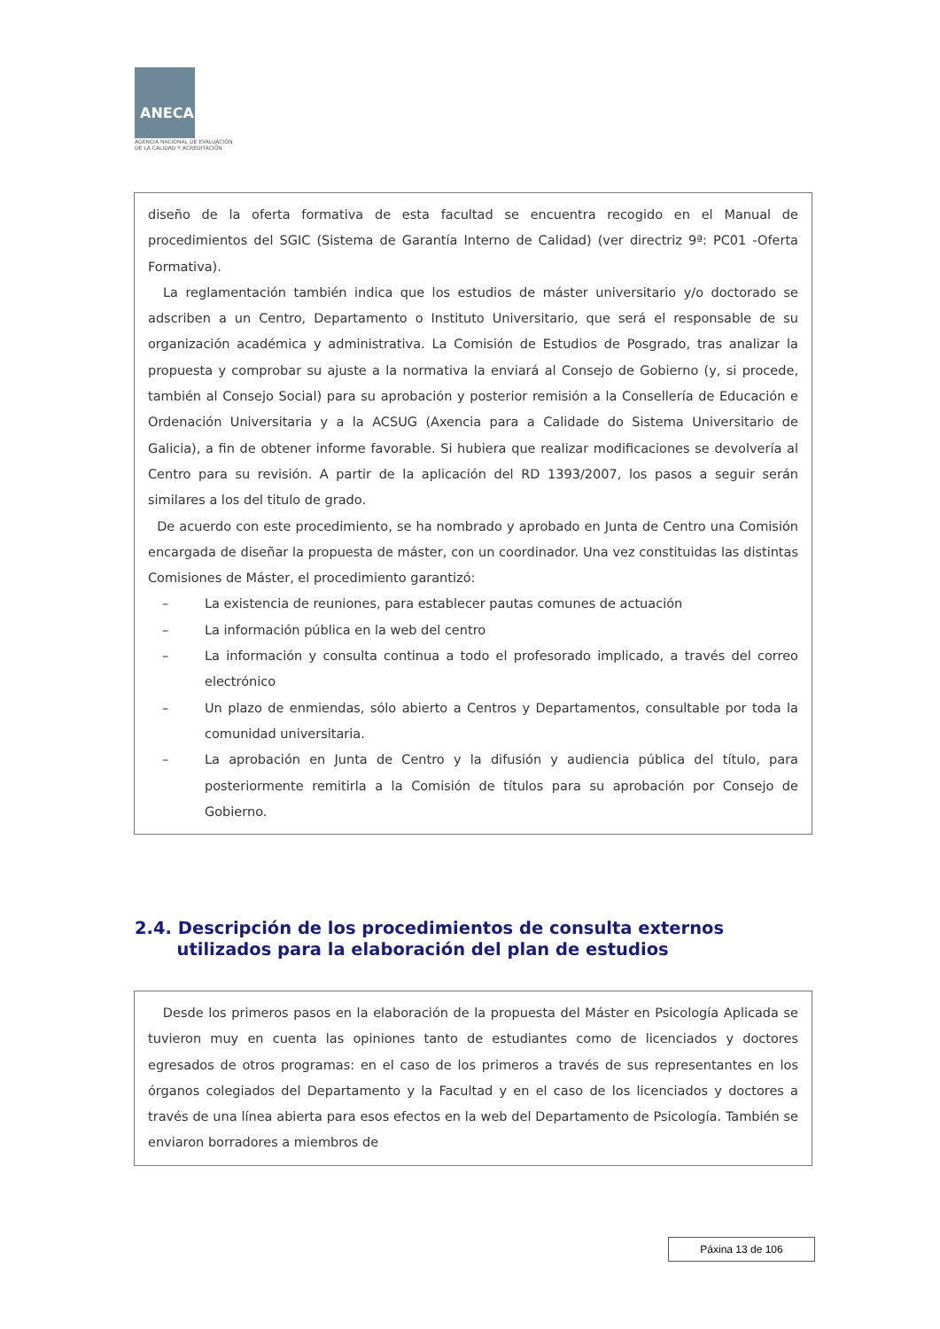ANECA
AGENCIA NACIONAL DE EVALUACIÓN
DE LA CALIDAD Y ACREDITACIÓN
diseño de la oferta formativa de esta facultad se encuentra recogido en el Manual de procedimientos del SGIC (Sistema de Garantía Interno de Calidad) (ver directriz 9ª: PC01 -Oferta Formativa).
La reglamentación también indica que los estudios de máster universitario y/o doctorado se adscriben a un Centro, Departamento o Instituto Universitario, que será el responsable de su organización académica y administrativa. La Comisión de Estudios de Posgrado, tras analizar la propuesta y comprobar su ajuste a la normativa la enviará al Consejo de Gobierno (y, si procede, también al Consejo Social) para su aprobación y posterior remisión a la Consellería de Educación e Ordenación Universitaria y a la ACSUG (Axencia para a Calidade do Sistema Universitario de Galicia), a fin de obtener informe favorable. Si hubiera que realizar modificaciones se devolvería al Centro para su revisión. A partir de la aplicación del RD 1393/2007, los pasos a seguir serán similares a los del titulo de grado.
De acuerdo con este procedimiento, se ha nombrado y aprobado en Junta de Centro una Comisión encargada de diseñar la propuesta de máster, con un coordinador. Una vez constituidas las distintas Comisiones de Máster, el procedimiento garantizó:
– La existencia de reuniones, para establecer pautas comunes de actuación
– La información pública en la web del centro
– La información y consulta continua a todo el profesorado implicado, a través del correo electrónico
– Un plazo de enmiendas, sólo abierto a Centros y Departamentos, consultable por toda la comunidad universitaria.
– La aprobación en Junta de Centro y la difusión y audiencia pública del título, para posteriormente remitirla a la Comisión de títulos para su aprobación por Consejo de Gobierno.
2.4. Descripción de los procedimientos de consulta externos
utilizados para la elaboración del plan de estudios
Desde los primeros pasos en la elaboración de la propuesta del Máster en Psicología Aplicada se tuvieron muy en cuenta las opiniones tanto de estudiantes como de licenciados y doctores egresados de otros programas: en el caso de los primeros a través de sus representantes en los órganos colegiados del Departamento y la Facultad y en el caso de los licenciados y doctores a través de una línea abierta para esos efectos en la web del Departamento de Psicología. También se enviaron borradores a miembros de
Páxina 13 de 106